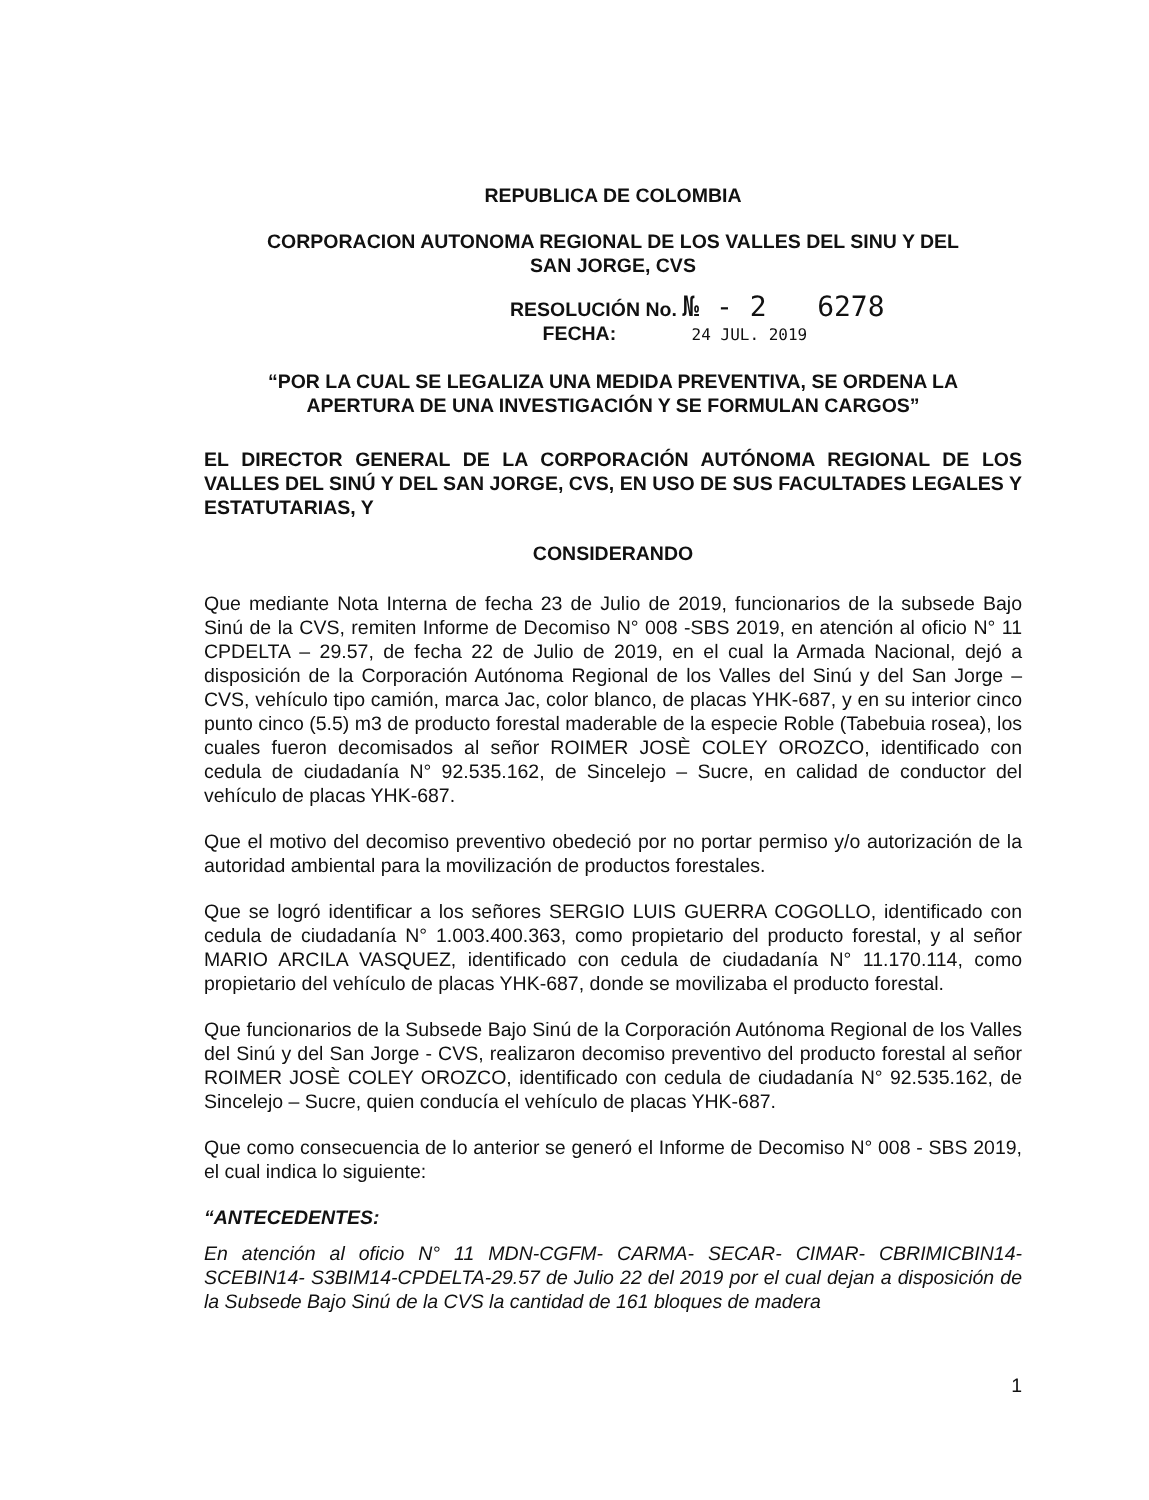REPUBLICA DE COLOMBIA
CORPORACION AUTONOMA REGIONAL DE LOS VALLES DEL SINU Y DEL
SAN JORGE, CVS
RESOLUCIÓN No. № - 2 6278
FECHA: 24 JUL. 2019
“POR LA CUAL SE LEGALIZA UNA MEDIDA PREVENTIVA, SE ORDENA LA
APERTURA DE UNA INVESTIGACIÓN Y SE FORMULAN CARGOS”
EL DIRECTOR GENERAL DE LA CORPORACIÓN AUTÓNOMA REGIONAL DE LOS VALLES DEL SINÚ Y DEL SAN JORGE, CVS, EN USO DE SUS FACULTADES LEGALES Y ESTATUTARIAS, Y
CONSIDERANDO
Que mediante Nota Interna de fecha 23 de Julio de 2019, funcionarios de la subsede Bajo Sinú de la CVS, remiten Informe de Decomiso N° 008 -SBS 2019, en atención al oficio N° 11 CPDELTA – 29.57, de fecha 22 de Julio de 2019, en el cual la Armada Nacional, dejó a disposición de la Corporación Autónoma Regional de los Valles del Sinú y del San Jorge – CVS, vehículo tipo camión, marca Jac, color blanco, de placas YHK-687, y en su interior cinco punto cinco (5.5) m3 de producto forestal maderable de la especie Roble (Tabebuia rosea), los cuales fueron decomisados al señor ROIMER JOSÈ COLEY OROZCO, identificado con cedula de ciudadanía N° 92.535.162, de Sincelejo – Sucre, en calidad de conductor del vehículo de placas YHK-687.
Que el motivo del decomiso preventivo obedeció por no portar permiso y/o autorización de la autoridad ambiental para la movilización de productos forestales.
Que se logró identificar a los señores SERGIO LUIS GUERRA COGOLLO, identificado con cedula de ciudadanía N° 1.003.400.363, como propietario del producto forestal, y al señor MARIO ARCILA VASQUEZ, identificado con cedula de ciudadanía N° 11.170.114, como propietario del vehículo de placas YHK-687, donde se movilizaba el producto forestal.
Que funcionarios de la Subsede Bajo Sinú de la Corporación Autónoma Regional de los Valles del Sinú y del San Jorge - CVS, realizaron decomiso preventivo del producto forestal al señor ROIMER JOSÈ COLEY OROZCO, identificado con cedula de ciudadanía N° 92.535.162, de Sincelejo – Sucre, quien conducía el vehículo de placas YHK-687.
Que como consecuencia de lo anterior se generó el Informe de Decomiso N° 008 - SBS 2019, el cual indica lo siguiente:
“ANTECEDENTES:
En atención al oficio N° 11 MDN-CGFM- CARMA- SECAR- CIMAR- CBRIMICBIN14- SCEBIN14- S3BIM14-CPDELTA-29.57 de Julio 22 del 2019 por el cual dejan a disposición de la Subsede Bajo Sinú de la CVS la cantidad de 161 bloques de madera
1